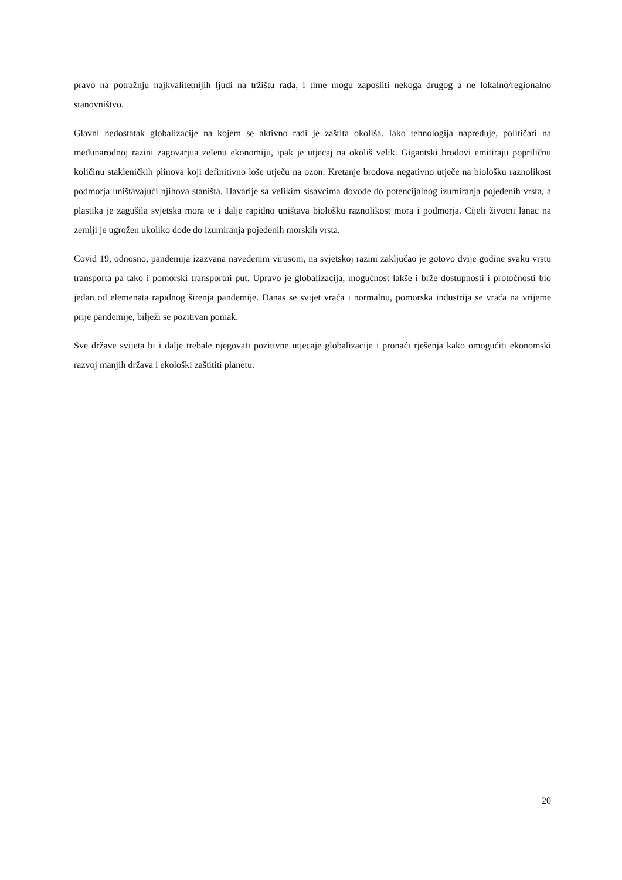pravo na potražnju najkvalitetnijih ljudi na tržištu rada, i time mogu zaposliti nekoga drugog a ne lokalno/regionalno stanovništvo.
Glavni nedostatak globalizacije na kojem se aktivno radi je zaštita okoliša. Iako tehnologija napreduje, političari na međunarodnoj razini zagovarjua zelenu ekonomiju, ipak je utjecaj na okoliš velik. Gigantski brodovi emitiraju popriličnu količinu stakleničkih plinova koji definitivno loše utječu na ozon. Kretanje brodova negativno utječe na biološku raznolikost podmorja uništavajući njihova staništa. Havarije sa velikim sisavcima dovode do potencijalnog izumiranja pojedenih vrsta, a plastika je zagušila svjetska mora te i dalje rapidno uništava biološku raznolikost mora i podmorja. Cijeli životni lanac na zemlji je ugrožen ukoliko dođe do izumiranja pojedenih morskih vrsta.
Covid 19, odnosno, pandemija izazvana navedenim virusom, na svjetskoj razini zaključao je gotovo dvije godine svaku vrstu transporta pa tako i pomorski transportni put. Upravo je globalizacija, mogućnost lakše i brže dostupnosti i protočnosti bio jedan od elemenata rapidnog širenja pandemije. Danas se svijet vraća i normalnu, pomorska industrija se vraća na vrijeme prije pandemije, bilježi se pozitivan pomak.
Sve države svijeta bi i dalje trebale njegovati pozitivne utjecaje globalizacije i pronaći rješenja kako omogućiti ekonomski razvoj manjih država i ekološki zaštititi planetu.
20